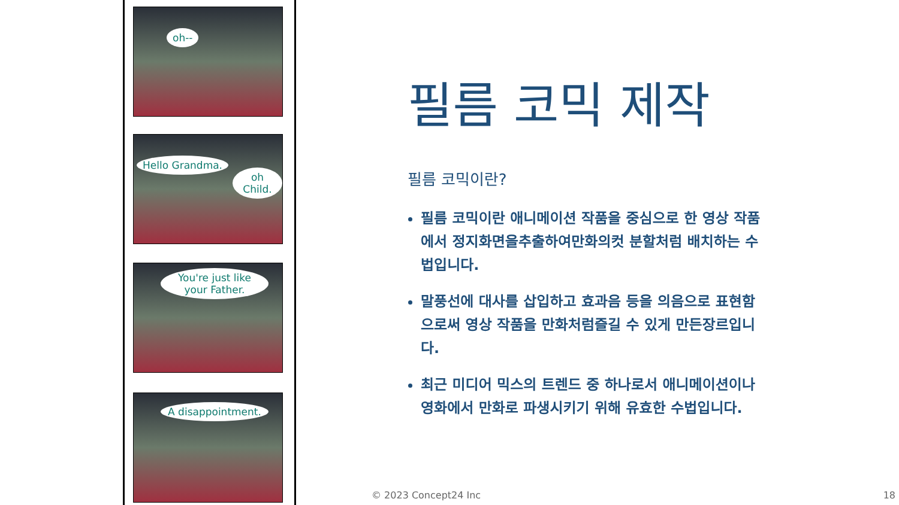oh--
Hello Grandma.
oh Child.
You're just like your Father.
A disappointment.
필름 코믹 제작
필름 코믹이란?
필름 코믹이란 애니메이션 작품을 중심으로 한 영상 작품에서 정지화면을추출하여만화의컷 분할처럼 배치하는 수법입니다.
말풍선에 대사를 삽입하고 효과음 등을 의음으로 표현함으로써 영상 작품을 만화처럼즐길 수 있게 만든장르입니다.
최근 미디어 믹스의 트렌드 중 하나로서 애니메이션이나 영화에서 만화로 파생시키기 위해 유효한 수법입니다.
© 2023 Concept24 Inc 18